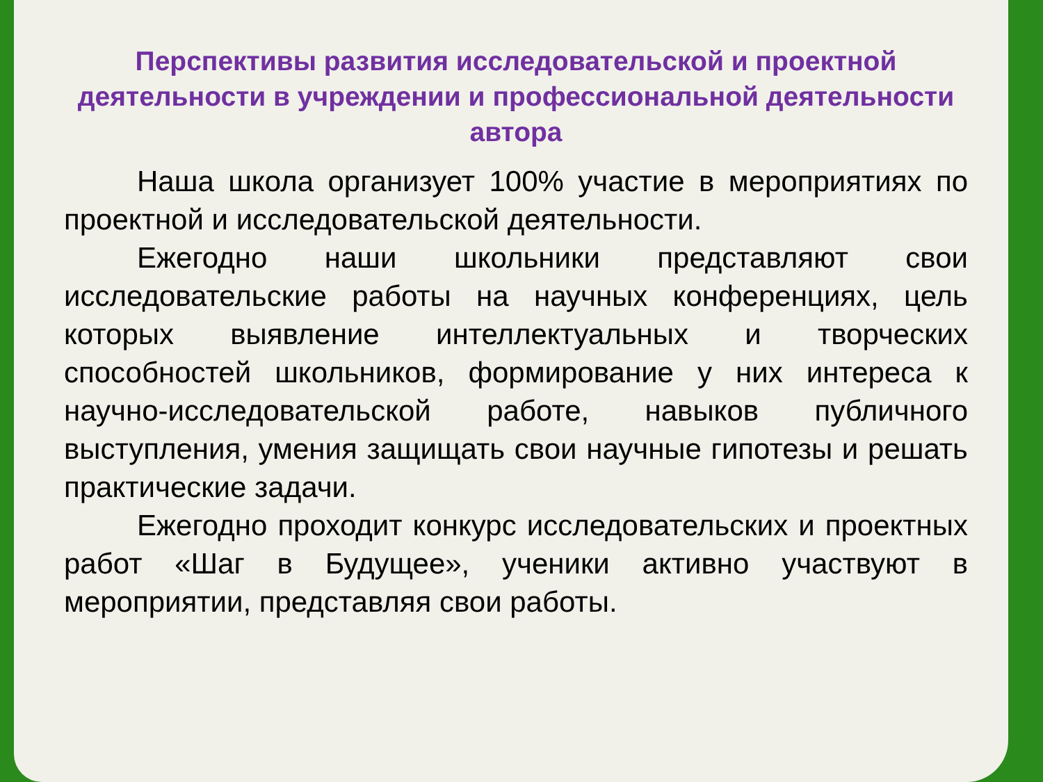Перспективы развития исследовательской и проектной деятельности в учреждении и профессиональной деятельности автора
Наша школа организует 100% участие в мероприятиях по проектной и исследовательской деятельности.
Ежегодно наши школьники представляют свои исследовательские работы на научных конференциях, цель которых выявление интеллектуальных и творческих способностей школьников, формирование у них интереса к научно-исследовательской работе, навыков публичного выступления, умения защищать свои научные гипотезы и решать практические задачи.
Ежегодно проходит конкурс исследовательских и проектных работ «Шаг в Будущее», ученики активно участвуют в мероприятии, представляя свои работы.